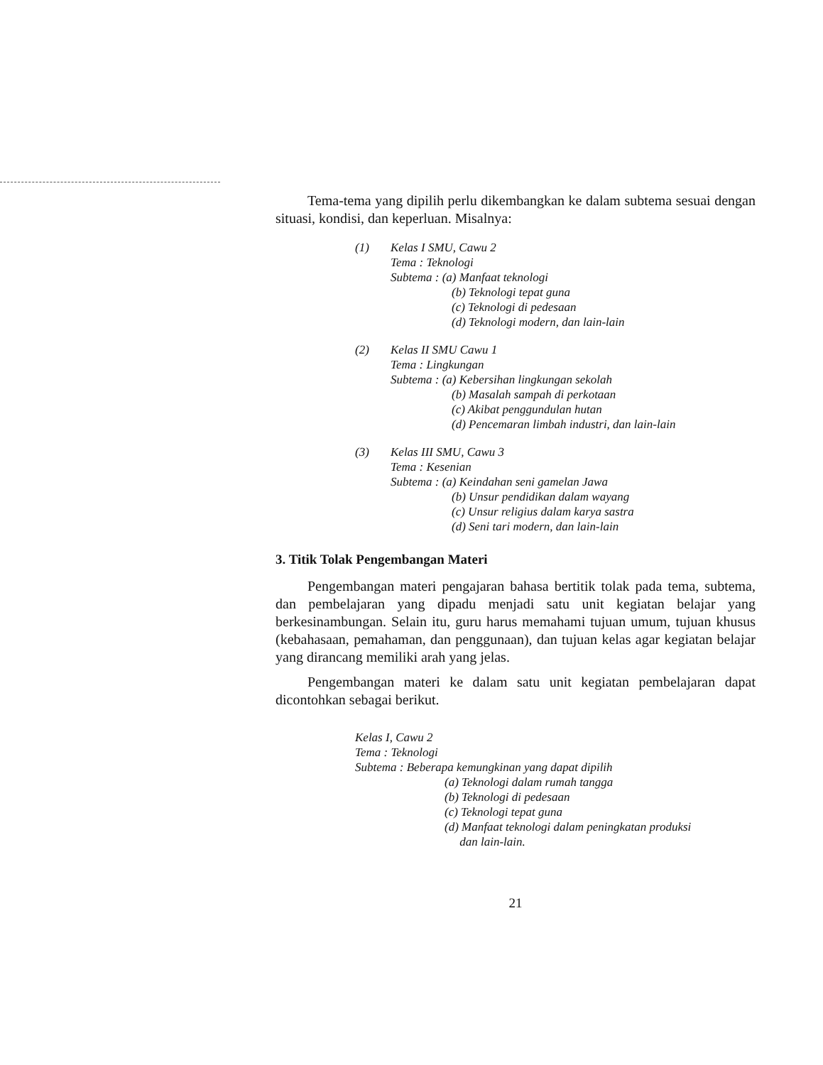Tema-tema yang dipilih perlu dikembangkan ke dalam subtema sesuai dengan situasi, kondisi, dan keperluan. Misalnya:
(1) Kelas I SMU, Cawu 2
Tema : Teknologi
Subtema : (a) Manfaat teknologi
(b) Teknologi tepat guna
(c) Teknologi di pedesaan
(d) Teknologi modern, dan lain-lain
(2) Kelas II SMU Cawu 1
Tema : Lingkungan
Subtema : (a) Kebersihan lingkungan sekolah
(b) Masalah sampah di perkotaan
(c) Akibat penggundulan hutan
(d) Pencemaran limbah industri, dan lain-lain
(3) Kelas III SMU, Cawu 3
Tema : Kesenian
Subtema : (a) Keindahan seni gamelan Jawa
(b) Unsur pendidikan dalam wayang
(c) Unsur religius dalam karya sastra
(d) Seni tari modern, dan lain-lain
3. Titik Tolak Pengembangan Materi
Pengembangan materi pengajaran bahasa bertitik tolak pada tema, subtema, dan pembelajaran yang dipadu menjadi satu unit kegiatan belajar yang berkesinambungan. Selain itu, guru harus memahami tujuan umum, tujuan khusus (kebahasaan, pemahaman, dan penggunaan), dan tujuan kelas agar kegiatan belajar yang dirancang memiliki arah yang jelas.
Pengembangan materi ke dalam satu unit kegiatan pembelajaran dapat dicontohkan sebagai berikut.
Kelas I, Cawu 2
Tema : Teknologi
Subtema : Beberapa kemungkinan yang dapat dipilih
(a) Teknologi dalam rumah tangga
(b) Teknologi di pedesaan
(c) Teknologi tepat guna
(d) Manfaat teknologi dalam peningkatan produksi
dan lain-lain.
21